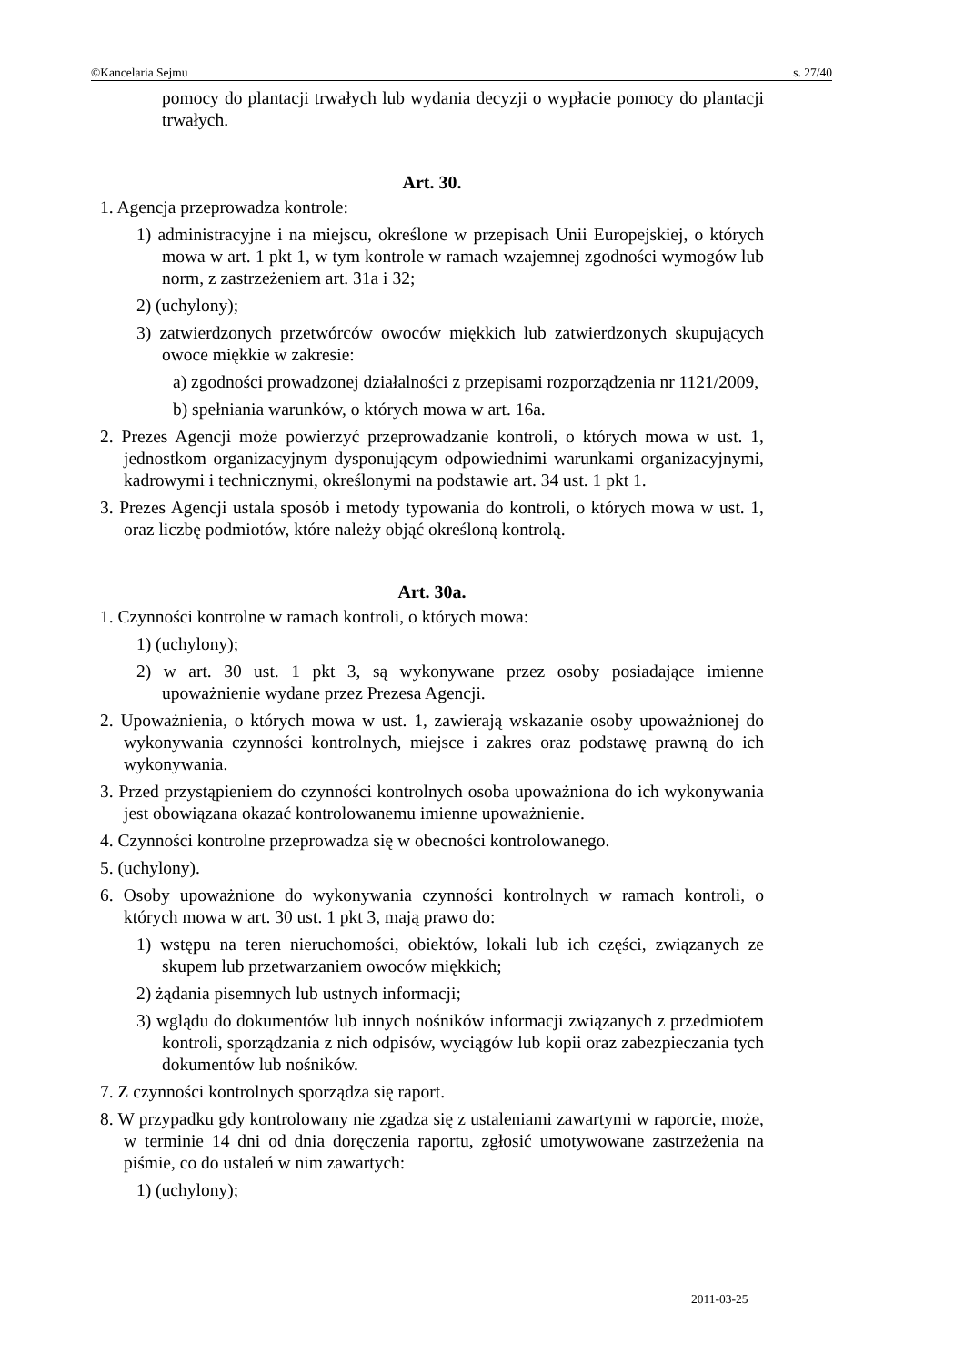©Kancelaria Sejmu s. 27/40
pomocy do plantacji trwałych lub wydania decyzji o wypłacie pomocy do plantacji trwałych.
Art. 30.
1. Agencja przeprowadza kontrole:
1) administracyjne i na miejscu, określone w przepisach Unii Europejskiej, o których mowa w art. 1 pkt 1, w tym kontrole w ramach wzajemnej zgodności wymogów lub norm, z zastrzeżeniem art. 31a i 32;
2) (uchylony);
3) zatwierdzonych przetwórców owoców miękkich lub zatwierdzonych skupujących owoce miękkie w zakresie:
a) zgodności prowadzonej działalności z przepisami rozporządzenia nr 1121/2009,
b) spełniania warunków, o których mowa w art. 16a.
2. Prezes Agencji może powierzyć przeprowadzanie kontroli, o których mowa w ust. 1, jednostkom organizacyjnym dysponującym odpowiednimi warunkami organizacyjnymi, kadrowymi i technicznymi, określonymi na podstawie art. 34 ust. 1 pkt 1.
3. Prezes Agencji ustala sposób i metody typowania do kontroli, o których mowa w ust. 1, oraz liczbę podmiotów, które należy objąć określoną kontrolą.
Art. 30a.
1. Czynności kontrolne w ramach kontroli, o których mowa:
1) (uchylony);
2) w art. 30 ust. 1 pkt 3, są wykonywane przez osoby posiadające imienne upoważnienie wydane przez Prezesa Agencji.
2. Upoważnienia, o których mowa w ust. 1, zawierają wskazanie osoby upoważnionej do wykonywania czynności kontrolnych, miejsce i zakres oraz podstawę prawną do ich wykonywania.
3. Przed przystąpieniem do czynności kontrolnych osoba upoważniona do ich wykonywania jest obowiązana okazać kontrolowanemu imienne upoważnienie.
4. Czynności kontrolne przeprowadza się w obecności kontrolowanego.
5. (uchylony).
6. Osoby upoważnione do wykonywania czynności kontrolnych w ramach kontroli, o których mowa w art. 30 ust. 1 pkt 3, mają prawo do:
1) wstępu na teren nieruchomości, obiektów, lokali lub ich części, związanych ze skupem lub przetwarzaniem owoców miękkich;
2) żądania pisemnych lub ustnych informacji;
3) wglądu do dokumentów lub innych nośników informacji związanych z przedmiotem kontroli, sporządzania z nich odpisów, wyciągów lub kopii oraz zabezpieczania tych dokumentów lub nośników.
7. Z czynności kontrolnych sporządza się raport.
8. W przypadku gdy kontrolowany nie zgadza się z ustaleniami zawartymi w raporcie, może, w terminie 14 dni od dnia doręczenia raportu, zgłosić umotywowane zastrzeżenia na piśmie, co do ustaleń w nim zawartych:
1) (uchylony);
2011-03-25